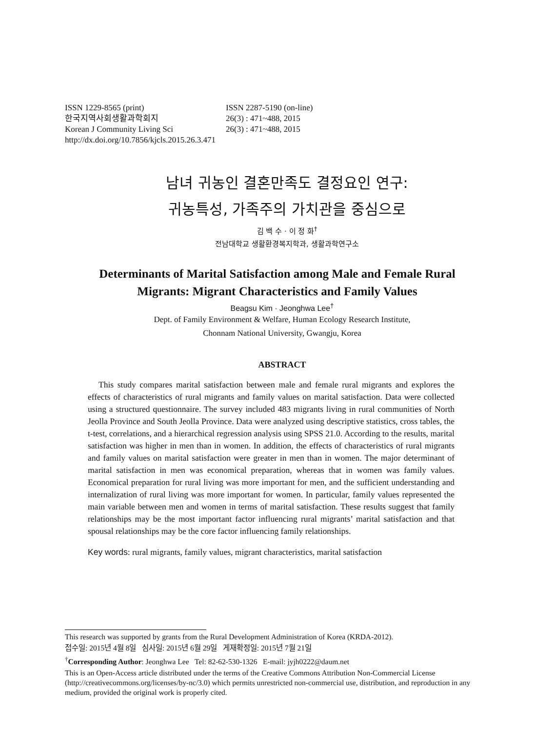ISSN 1229-8565 (print)
ISSN 2287-5190 (on-line)
한국지역사회생활과학회지
26(3) : 471~488, 2015
Korean J Community Living Sci
26(3) : 471~488, 2015
http://dx.doi.org/10.7856/kjcls.2015.26.3.471
남녀 귀농인 결혼만족도 결정요인 연구:
귀농특성, 가족주의 가치관을 중심으로
김 백 수 · 이 정 화<sup>†</sup>
전남대학교 생활환경복지학과, 생활과학연구소
Determinants of Marital Satisfaction among Male and Female Rural Migrants: Migrant Characteristics and Family Values
Beagsu Kim · Jeonghwa Lee<sup>†</sup>
Dept. of Family Environment & Welfare, Human Ecology Research Institute,
Chonnam National University, Gwangju, Korea
ABSTRACT
This study compares marital satisfaction between male and female rural migrants and explores the effects of characteristics of rural migrants and family values on marital satisfaction. Data were collected using a structured questionnaire. The survey included 483 migrants living in rural communities of North Jeolla Province and South Jeolla Province. Data were analyzed using descriptive statistics, cross tables, the t-test, correlations, and a hierarchical regression analysis using SPSS 21.0. According to the results, marital satisfaction was higher in men than in women. In addition, the effects of characteristics of rural migrants and family values on marital satisfaction were greater in men than in women. The major determinant of marital satisfaction in men was economical preparation, whereas that in women was family values. Economical preparation for rural living was more important for men, and the sufficient understanding and internalization of rural living was more important for women. In particular, family values represented the main variable between men and women in terms of marital satisfaction. These results suggest that family relationships may be the most important factor influencing rural migrants’ marital satisfaction and that spousal relationships may be the core factor influencing family relationships.
Key words: rural migrants, family values, migrant characteristics, marital satisfaction
This research was supported by grants from the Rural Development Administration of Korea (KRDA-2012).
접수일: 2015년 4월 8일 심사일: 2015년 6월 29일 게재확정일: 2015년 7월 21일
<sup>†</sup> Corresponding Author: Jeonghwa Lee Tel: 82-62-530-1326 E-mail: jyjh0222@daum.net
This is an Open-Access article distributed under the terms of the Creative Commons Attribution Non-Commercial License (http://creativecommons.org/licenses/by-nc/3.0) which permits unrestricted non-commercial use, distribution, and reproduction in any medium, provided the original work is properly cited.